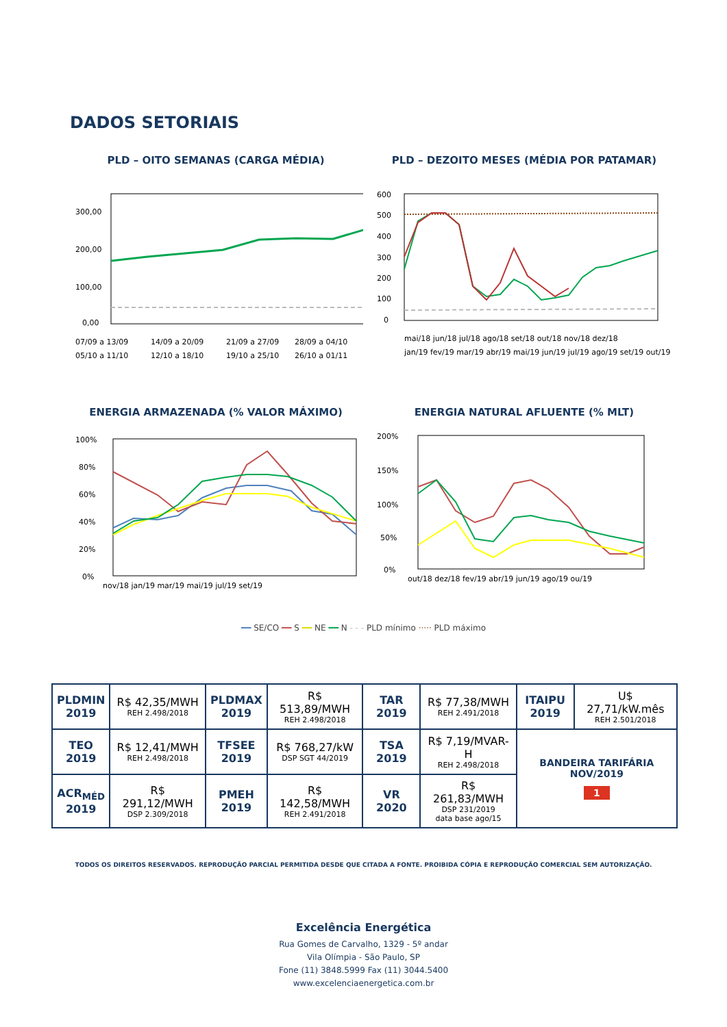DADOS SETORIAIS
PLD – OITO SEMANAS (CARGA MÉDIA)
300,00
200,00
100,00
0,00
07/09 a 13/09
14/09 a 20/09
21/09 a 27/09
28/09 a 04/10
05/10 a 11/10
12/10 a 18/10
19/10 a 25/10
26/10 a 01/11
PLD – DEZOITO MESES (MÉDIA POR PATAMAR)
600
500
400
300
200
100
0
mai/18 jun/18 jul/18 ago/18 set/18 out/18 nov/18 dez/18
jan/19 fev/19 mar/19 abr/19 mai/19 jun/19 jul/19 ago/19 set/19 out/19
ENERGIA ARMAZENADA (% VALOR MÁXIMO)
100%
80%
60%
40%
20%
0%
nov/18 jan/19 mar/19 mai/19 jul/19 set/19
ENERGIA NATURAL AFLUENTE (% MLT)
200%
150%
100%
50%
0%
out/18 dez/18 fev/19 abr/19 jun/19 ago/19 ou/19
━━ SE/CO ━━ S ━━ NE ━━ N - - - PLD mínimo ····· PLD máximo
| PLDMIN 2019 | R$ 42,35/MWH REH 2.498/2018 | PLDMAX 2019 | R$ 513,89/MWH REH 2.498/2018 | TAR 2019 | R$ 77,38/MWH REH 2.491/2018 | ITAIPU 2019 | U$ 27,71/kW.mês REH 2.501/2018 |
| TEO 2019 | R$ 12,41/MWH REH 2.498/2018 | TFSEE 2019 | R$ 768,27/kW DSP SGT 44/2019 | TSA 2019 | R$ 7,19/MVAR-H REH 2.498/2018 | BANDEIRA TARIFÁRIA NOV/2019 1 | |
| ACR<sub>MÉD</sub> 2019 | R$ 291,12/MWH DSP 2.309/2018 | PMEH 2019 | R$ 142,58/MWH REH 2.491/2018 | VR 2020 | R$ 261,83/MWH DSP 231/2019 data base ago/15 | | |
TODOS OS DIREITOS RESERVADOS. REPRODUÇÃO PARCIAL PERMITIDA DESDE QUE CITADA A FONTE. PROIBIDA CÓPIA E REPRODUÇÃO COMERCIAL SEM AUTORIZAÇÃO.
Excelência Energética
Rua Gomes de Carvalho, 1329 - 5º andar
Vila Olímpia - São Paulo, SP
Fone (11) 3848.5999 Fax (11) 3044.5400
www.excelenciaenergetica.com.br